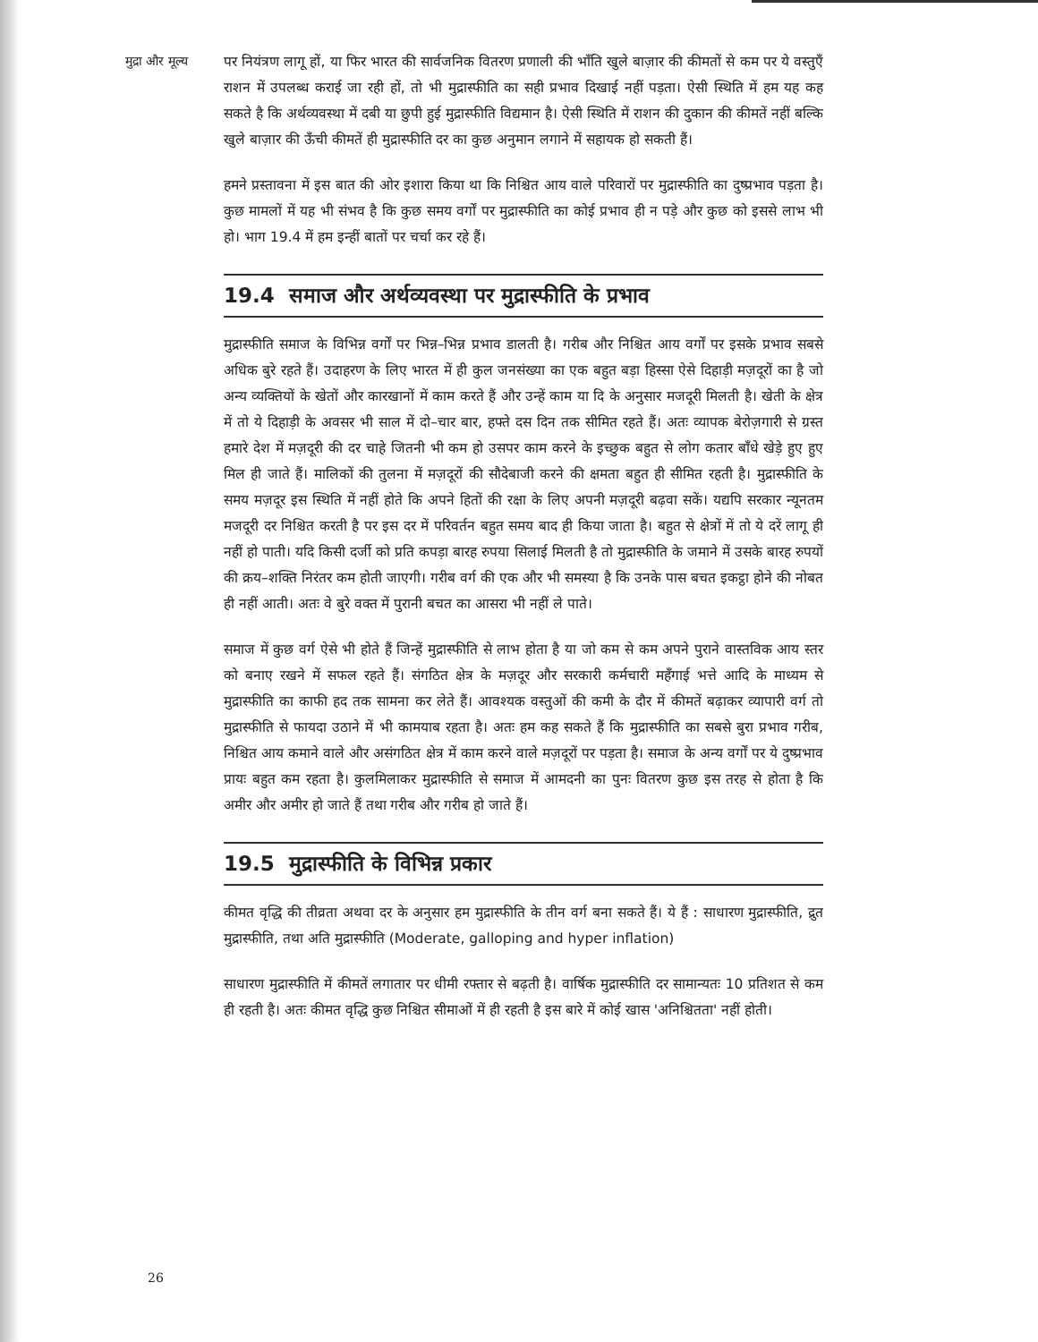मुद्रा और मूल्य
पर नियंत्रण लागू हों, या फिर भारत की सार्वजनिक वितरण प्रणाली की भाँति खुले बाज़ार की कीमतों से कम पर ये वस्तुएँ राशन में उपलब्ध कराई जा रही हों, तो भी मुद्रास्फीति का सही प्रभाव दिखाई नहीं पड़ता। ऐसी स्थिति में हम यह कह सकते है कि अर्थव्यवस्था में दबी या छुपी हुई मुद्रास्फीति विद्यमान है। ऐसी स्थिति में राशन की दुकान की कीमतें नहीं बल्कि खुले बाज़ार की ऊँची कीमतें ही मुद्रास्फीति दर का कुछ अनुमान लगाने में सहायक हो सकती हैं।
हमने प्रस्तावना में इस बात की ओर इशारा किया था कि निश्चित आय वाले परिवारों पर मुद्रास्फीति का दुष्प्रभाव पड़ता है। कुछ मामलों में यह भी संभव है कि कुछ समय वर्गों पर मुद्रास्फीति का कोई प्रभाव ही न पड़े और कुछ को इससे लाभ भी हो। भाग 19.4 में हम इन्हीं बातों पर चर्चा कर रहे हैं।
19.4 समाज और अर्थव्यवस्था पर मुद्रास्फीति के प्रभाव
मुद्रास्फीति समाज के विभिन्न वर्गों पर भिन्न–भिन्न प्रभाव डालती है। गरीब और निश्चित आय वर्गों पर इसके प्रभाव सबसे अधिक बुरे रहते हैं। उदाहरण के लिए भारत में ही कुल जनसंख्या का एक बहुत बड़ा हिस्सा ऐसे दिहाड़ी मज़दूरों का है जो अन्य व्यक्तियों के खेतों और कारखानों में काम करते हैं और उन्हें काम या दि के अनुसार मजदूरी मिलती है। खेती के क्षेत्र में तो ये दिहाड़ी के अवसर भी साल में दो–चार बार, हफ्ते दस दिन तक सीमित रहते हैं। अतः व्यापक बेरोज़गारी से ग्रस्त हमारे देश में मज़दूरी की दर चाहे जितनी भी कम हो उसपर काम करने के इच्छुक बहुत से लोग कतार बाँधे खेड़े हुए हुए मिल ही जाते हैं। मालिकों की तुलना में मज़दूरों की सौदेबाजी करने की क्षमता बहुत ही सीमित रहती है। मुद्रास्फीति के समय मज़दूर इस स्थिति में नहीं होते कि अपने हितों की रक्षा के लिए अपनी मज़दूरी बढ़वा सकें। यद्यपि सरकार न्यूनतम मजदूरी दर निश्चित करती है पर इस दर में परिवर्तन बहुत समय बाद ही किया जाता है। बहुत से क्षेत्रों में तो ये दरें लागू ही नहीं हो पाती। यदि किसी दर्जी को प्रति कपड़ा बारह रुपया सिलाई मिलती है तो मुद्रास्फीति के जमाने में उसके बारह रुपयों की क्रय–शक्ति निरंतर कम होती जाएगी। गरीब वर्ग की एक और भी समस्या है कि उनके पास बचत इकट्ठा होने की नोबत ही नहीं आती। अतः वे बुरे वक्त में पुरानी बचत का आसरा भी नहीं ले पाते।
समाज में कुछ वर्ग ऐसे भी होते हैं जिन्हें मुद्रास्फीति से लाभ होता है या जो कम से कम अपने पुराने वास्तविक आय स्तर को बनाए रखने में सफल रहते हैं। संगठित क्षेत्र के मज़दूर और सरकारी कर्मचारी महँगाई भत्ते आदि के माध्यम से मुद्रास्फीति का काफी हद तक सामना कर लेते हैं। आवश्यक वस्तुओं की कमी के दौर में कीमतें बढ़ाकर व्यापारी वर्ग तो मुद्रास्फीति से फायदा उठाने में भी कामयाब रहता है। अतः हम कह सकते हैं कि मुद्रास्फीति का सबसे बुरा प्रभाव गरीब, निश्चित आय कमाने वाले और असंगठित क्षेत्र में काम करने वाले मज़दूरों पर पड़ता है। समाज के अन्य वर्गों पर ये दुष्प्रभाव प्रायः बहुत कम रहता है। कुलमिलाकर मुद्रास्फीति से समाज में आमदनी का पुनः वितरण कुछ इस तरह से होता है कि अमीर और अमीर हो जाते हैं तथा गरीब और गरीब हो जाते हैं।
19.5 मुद्रास्फीति के विभिन्न प्रकार
कीमत वृद्धि की तीव्रता अथवा दर के अनुसार हम मुद्रास्फीति के तीन वर्ग बना सकते हैं। ये हैं : साधारण मुद्रास्फीति, द्रुत मुद्रास्फीति, तथा अति मुद्रास्फीति (Moderate, galloping and hyper inflation)
साधारण मुद्रास्फीति में कीमतें लगातार पर धीमी रफ्तार से बढ़ती है। वार्षिक मुद्रास्फीति दर सामान्यतः 10 प्रतिशत से कम ही रहती है। अतः कीमत वृद्धि कुछ निश्चित सीमाओं में ही रहती है इस बारे में कोई खास 'अनिश्चितता' नहीं होती।
26